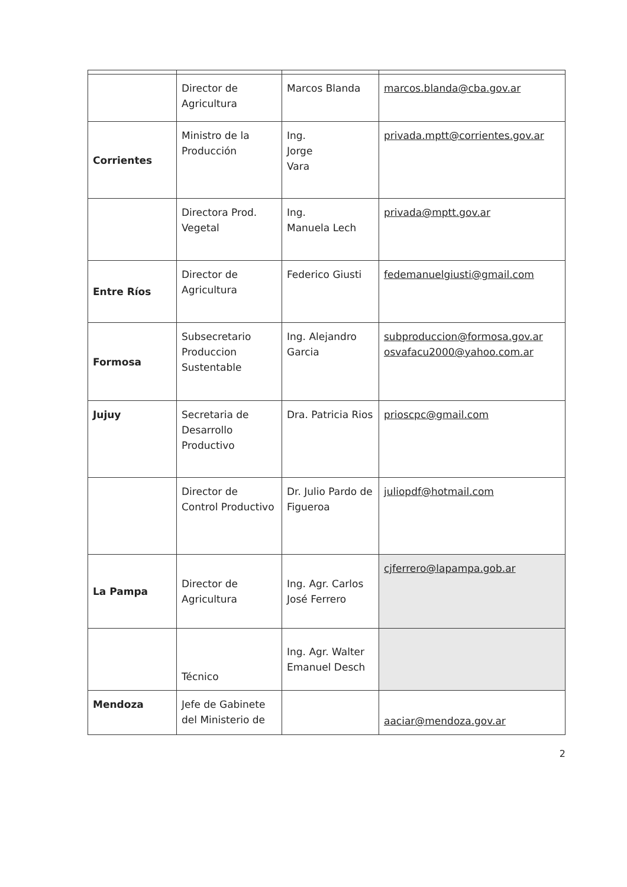| | Director de Agricultura | Marcos Blanda | marcos.blanda@cba.gov.ar |
| Corrientes | Ministro de la Producción | Ing. Jorge Vara | privada.mptt@corrientes.gov.ar |
| | Directora Prod. Vegetal | Ing. Manuela Lech | privada@mptt.gov.ar |
| Entre Ríos | Director de Agricultura | Federico Giusti | fedemanuelgiusti@gmail.com |
| Formosa | Subsecretario Produccion Sustentable | Ing. Alejandro Garcia | subproduccion@formosa.gov.ar osvafacu2000@yahoo.com.ar |
| Jujuy | Secretaria de Desarrollo Productivo | Dra. Patricia Rios | prioscpc@gmail.com |
| | Director de Control Productivo | Dr. Julio Pardo de Figueroa | juliopdf@hotmail.com |
| La Pampa | Director de Agricultura | Ing. Agr. Carlos José Ferrero | cjferrero@lapampa.gob.ar |
| | Técnico | Ing. Agr. Walter Emanuel Desch | |
| Mendoza | Jefe de Gabinete del Ministerio de | | aaciar@mendoza.gov.ar |
2